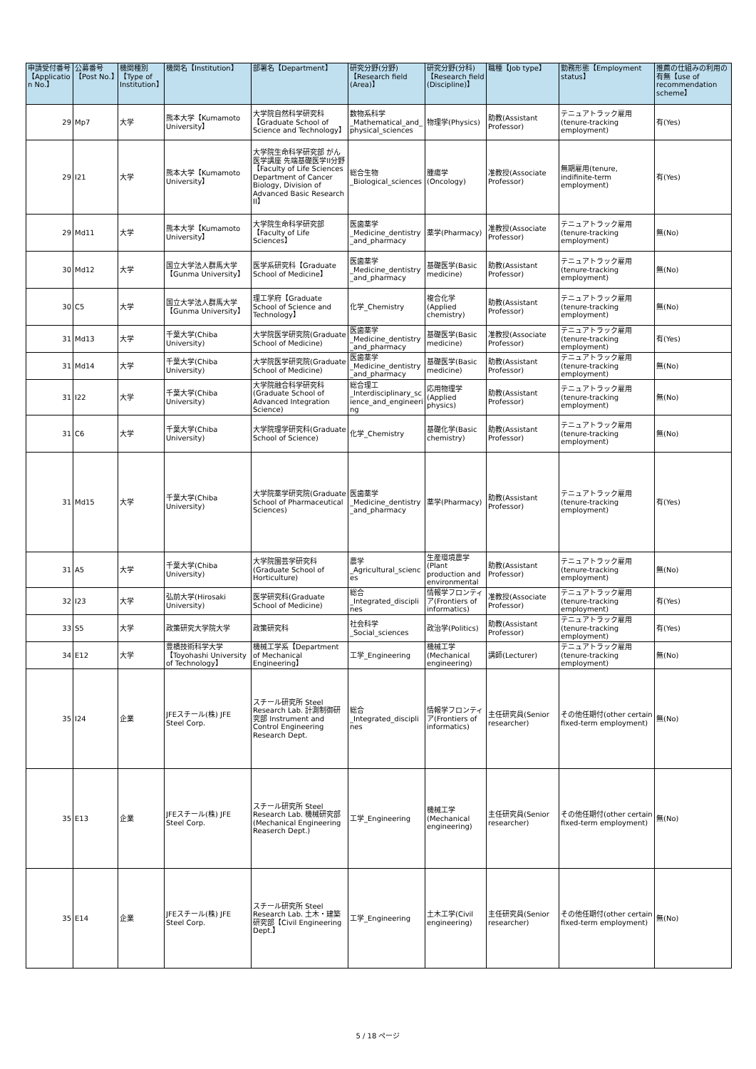| 申請受付番号【Application No.】 | 公募番号【Post No.】 | 機関種別【Type of Institution】 | 機関名【Institution】 | 部署名【Department】 | 研究分野(分野)【Research field (Area)】 | 研究分野(分科)【Research field (Discipline)】 | 職種【Job type】 | 勤務形態【Employment status】 | 推薦の仕組みの利用の有無【use of recommendation scheme】 |
| --- | --- | --- | --- | --- | --- | --- | --- | --- | --- |
| 29 | Mp7 | 大学 | 熊本大学【Kumamoto University】 | 大学院自然科学研究科【Graduate School of Science and Technology】 | 数物系科学_Mathematical_and_physical_sciences | 物理学(Physics) | 助教(Assistant Professor) | テニュアトラック雇用(tenure-tracking employment) | 有(Yes) |
| 29 | I21 | 大学 | 熊本大学【Kumamoto University】 | 大学院生命科学研究部 がん医学講座 先端基礎医学II分野【Faculty of Life Sciences Department of Cancer Biology, Division of Advanced Basic Research II】 | 総合生物_Biological_sciences | 腫瘍学(Oncology) | 准教授(Associate Professor) | 無期雇用(tenure, indifinite-term employment) | 有(Yes) |
| 29 | Md11 | 大学 | 熊本大学【Kumamoto University】 | 大学院生命科学研究部【Faculty of Life Sciences】 | 医歯薬学_Medicine_dentistry_and_pharmacy | 薬学(Pharmacy) | 准教授(Associate Professor) | テニュアトラック雇用(tenure-tracking employment) | 無(No) |
| 30 | Md12 | 大学 | 国立大学法人群馬大学【Gunma University】 | 医学系研究科【Graduate School of Medicine】 | 医歯薬学_Medicine_dentistry_and_pharmacy | 基礎医学(Basic medicine) | 助教(Assistant Professor) | テニュアトラック雇用(tenure-tracking employment) | 無(No) |
| 30 | C5 | 大学 | 国立大学法人群馬大学【Gunma University】 | 理工学府【Graduate School of Science and Technology】 | 化学_Chemistry | 複合化学(Applied chemistry) | 助教(Assistant Professor) | テニュアトラック雇用(tenure-tracking employment) | 無(No) |
| 31 | Md13 | 大学 | 千葉大学(Chiba University) | 大学院医学研究院(Graduate School of Medicine) | 医歯薬学_Medicine_dentistry_and_pharmacy | 基礎医学(Basic medicine) | 准教授(Associate Professor) | テニュアトラック雇用(tenure-tracking employment) | 有(Yes) |
| 31 | Md14 | 大学 | 千葉大学(Chiba University) | 大学院医学研究院(Graduate School of Medicine) | 医歯薬学_Medicine_dentistry_and_pharmacy | 基礎医学(Basic medicine) | 助教(Assistant Professor) | テニュアトラック雇用(tenure-tracking employment) | 無(No) |
| 31 | I22 | 大学 | 千葉大学(Chiba University) | 大学院融合科学研究科(Graduate School of Advanced Integration Science) | 総合理工_Interdisciplinary_science_and_engineering | 応用物理学(Applied physics) | 助教(Assistant Professor) | テニュアトラック雇用(tenure-tracking employment) | 無(No) |
| 31 | C6 | 大学 | 千葉大学(Chiba University) | 大学院理学研究科(Graduate School of Science) | 化学_Chemistry | 基礎化学(Basic chemistry) | 助教(Assistant Professor) | テニュアトラック雇用(tenure-tracking employment) | 無(No) |
| 31 | Md15 | 大学 | 千葉大学(Chiba University) | 大学院薬学研究院(Graduate School of Pharmaceutical Sciences) | 医歯薬学_Medicine_dentistry_and_pharmacy | 薬学(Pharmacy) | 助教(Assistant Professor) | テニュアトラック雇用(tenure-tracking employment) | 有(Yes) |
| 31 | A5 | 大学 | 千葉大学(Chiba University) | 大学院園芸学研究科(Graduate School of Horticulture) | 農学_Agricultural_sciences | 生産環境農学(Plant production and environmental | 助教(Assistant Professor) | テニュアトラック雇用(tenure-tracking employment) | 無(No) |
| 32 | I23 | 大学 | 弘前大学(Hirosaki University) | 医学研究科(Graduate School of Medicine) | 総合_Integrated_disciplines | 情報学フロンティア(Frontiers of informatics) | 准教授(Associate Professor) | テニュアトラック雇用(tenure-tracking employment) | 有(Yes) |
| 33 | S5 | 大学 | 政策研究大学院大学 | 政策研究科 | 社会科学_Social_sciences | 政治学(Politics) | 助教(Assistant Professor) | テニュアトラック雇用(tenure-tracking employment) | 有(Yes) |
| 34 | E12 | 大学 | 豊橋技術科学大学【Toyohashi University of Technology】 | 機械工学系【Department of Mechanical Engineering】 | 工学_Engineering | 機械工学(Mechanical engineering) | 講師(Lecturer) | テニュアトラック雇用(tenure-tracking employment) | 無(No) |
| 35 | I24 | 企業 | JFEスチール(株) JFE Steel Corp. | スチール研究所 Steel Research Lab. 計測制御研究部 Instrument and Control Engineering Research Dept. | 総合_Integrated_disciplines | 情報学フロンティア(Frontiers of informatics) | 主任研究員(Senior researcher) | その他任期付(other certain fixed-term employment) | 無(No) |
| 35 | E13 | 企業 | JFEスチール(株) JFE Steel Corp. | スチール研究所 Steel Research Lab. 機械研究部 (Mechanical Engineering Reaserch Dept.) | 工学_Engineering | 機械工学(Mechanical engineering) | 主任研究員(Senior researcher) | その他任期付(other certain fixed-term employment) | 無(No) |
| 35 | E14 | 企業 | JFEスチール(株) JFE Steel Corp. | スチール研究所 Steel Research Lab. 土木・建築研究部【Civil Engineering Dept.】 | 工学_Engineering | 土木工学(Civil engineering) | 主任研究員(Senior researcher) | その他任期付(other certain fixed-term employment) | 無(No) |
5 / 18 ページ